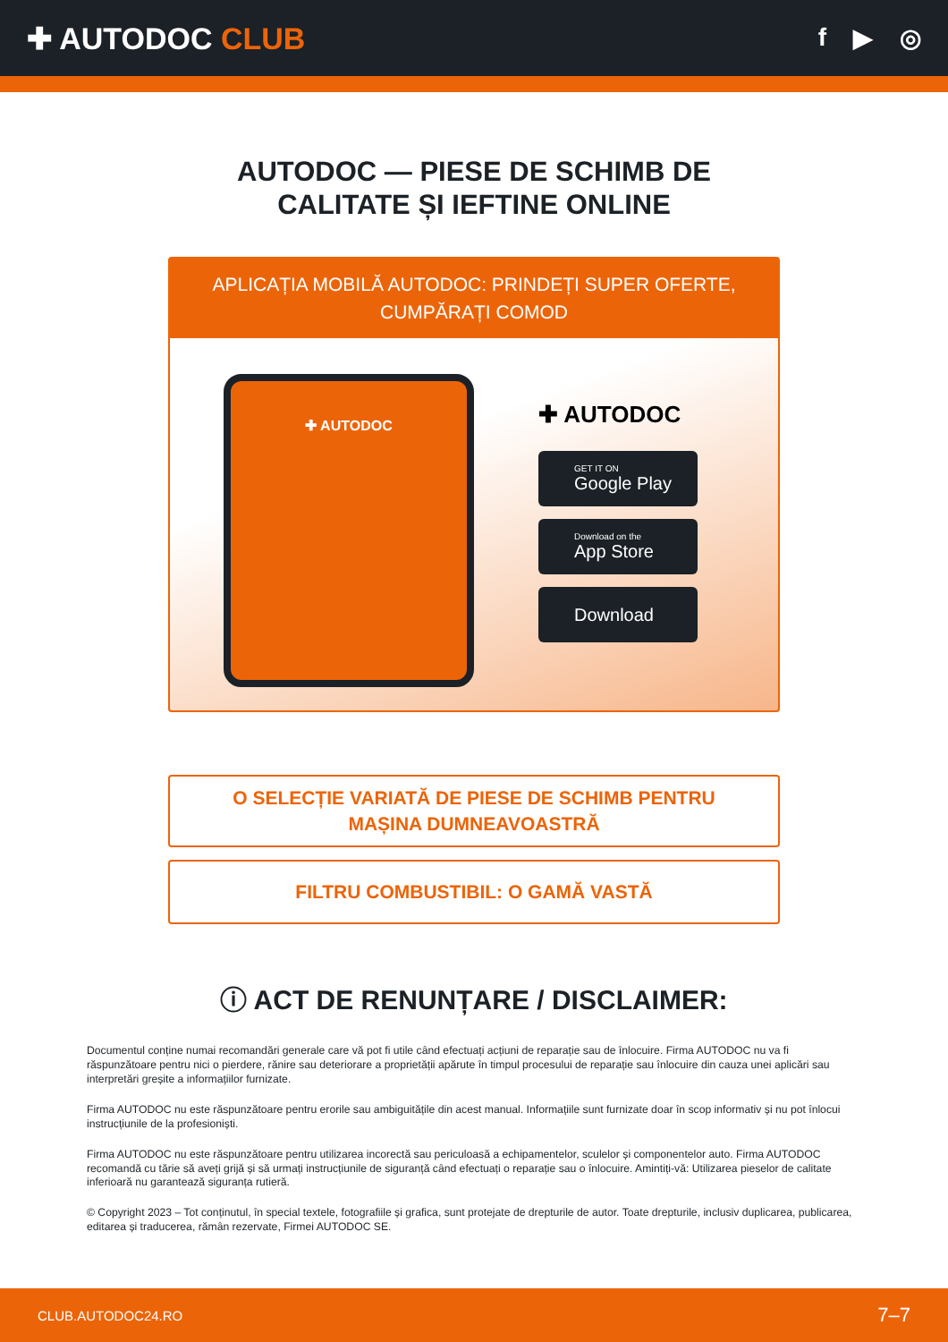✚ AUTODOC CLUB
f ▶ ◎
AUTODOC — PIESE DE SCHIMB DE CALITATE ȘI IEFTINE ONLINE
APLICAȚIA MOBILĂ AUTODOC: PRINDEȚI SUPER OFERTE, CUMPĂRAȚI COMOD
✚ AUTODOC
✚ AUTODOC
GET IT ON
Google Play
Download on the
App Store
Download
O SELECȚIE VARIATĂ DE PIESE DE SCHIMB PENTRU MAȘINA DUMNEAVOASTRĂ
FILTRU COMBUSTIBIL: O GAMĂ VASTĂ
ⓘ ACT DE RENUNȚARE / DISCLAIMER:
Documentul conține numai recomandări generale care vă pot fi utile când efectuați acțiuni de reparație sau de înlocuire. Firma AUTODOC nu va fi răspunzătoare pentru nici o pierdere, rănire sau deteriorare a proprietății apărute în timpul procesului de reparație sau înlocuire din cauza unei aplicări sau interpretări greșite a informațiilor furnizate.
Firma AUTODOC nu este răspunzătoare pentru erorile sau ambiguitățile din acest manual. Informațiile sunt furnizate doar în scop informativ și nu pot înlocui instrucțiunile de la profesioniști.
Firma AUTODOC nu este răspunzătoare pentru utilizarea incorectă sau periculoasă a echipamentelor, sculelor și componentelor auto. Firma AUTODOC recomandă cu tărie să aveți grijă și să urmați instrucțiunile de siguranță când efectuați o reparație sau o înlocuire. Amintiți-vă: Utilizarea pieselor de calitate inferioară nu garantează siguranța rutieră.
© Copyright 2023 – Tot conținutul, în special textele, fotografiile și grafica, sunt protejate de drepturile de autor. Toate drepturile, inclusiv duplicarea, publicarea, editarea și traducerea, rămân rezervate, Firmei AUTODOC SE.
CLUB.AUTODOC24.RO 7–7